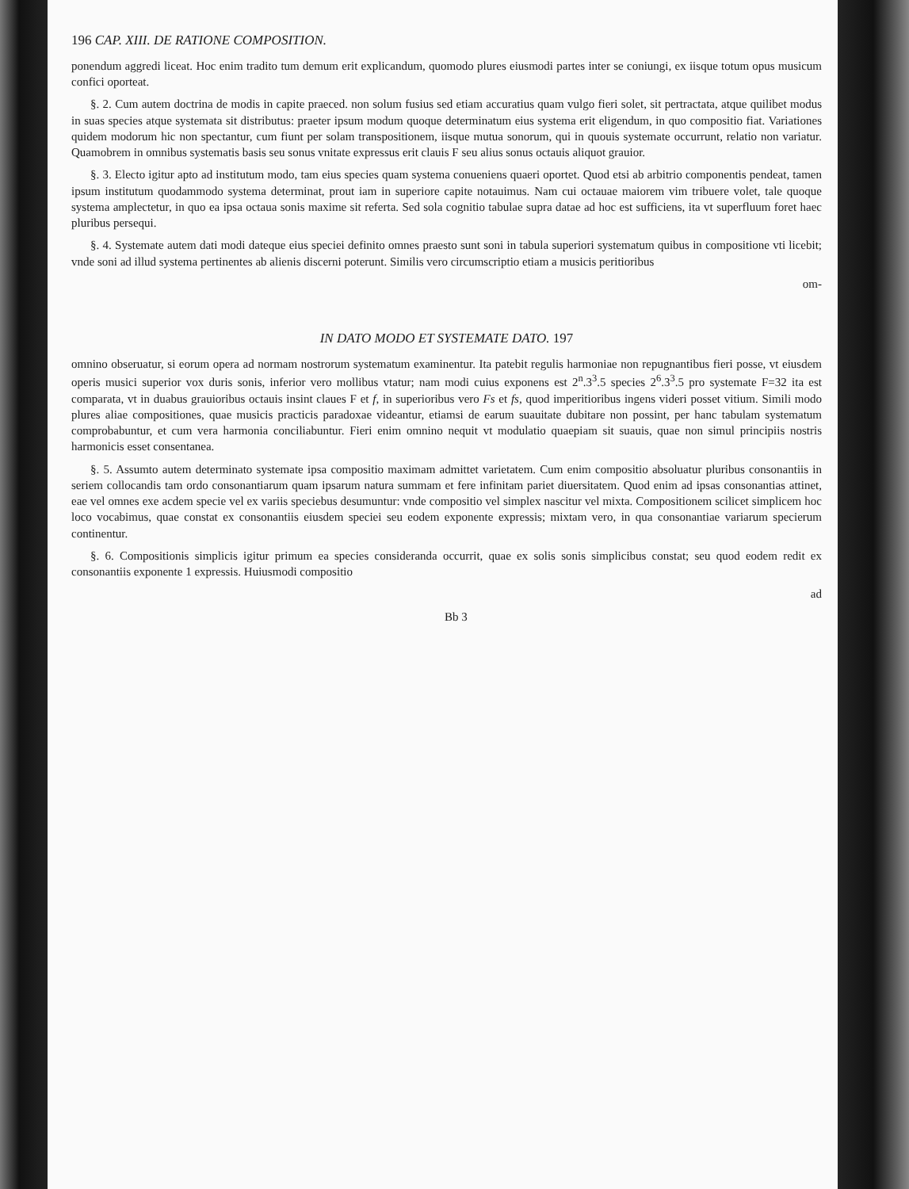196 CAP. XIII. DE RATIONE COMPOSITION.
ponendum aggredi liceat. Hoc enim tradito tum demum erit explicandum, quomodo plures eiusmodi partes inter se coniungi, ex iisque totum opus musicum confici oporteat.
§. 2. Cum autem doctrina de modis in capite praeced. non solum fusius sed etiam accuratius quam vulgo fieri solet, sit pertractata, atque quilibet modus in suas species atque systemata sit distributus: praeter ipsum modum quoque determinatum eius systema erit eligendum, in quo compositio fiat. Variationes quidem modorum hic non spectantur, cum fiunt per solam transpositionem, iisque mutua sonorum, qui in quouis systemate occurrunt, relatio non variatur. Quamobrem in omnibus systematis basis seu sonus vnitate expressus erit clauis F seu alius sonus octauis aliquot grauior.
§. 3. Electo igitur apto ad institutum modo, tam eius species quam systema conueniens quaeri oportet. Quod etsi ab arbitrio componentis pendeat, tamen ipsum institutum quodammodo systema determinat, prout iam in superiore capite notauimus. Nam cui octauae maiorem vim tribuere volet, tale quoque systema amplectetur, in quo ea ipsa octaua sonis maxime sit referta. Sed sola cognitio tabulae supra datae ad hoc est sufficiens, ita vt superfluum foret haec pluribus persequi.
§. 4. Systemate autem dati modi dateque eius speciei definito omnes praesto sunt soni in tabula superiori systematum quibus in compositione vti licebit; vnde soni ad illud systema pertinentes ab alienis discerni poterunt. Similis vero circumscriptio etiam a musicis peritioribus
om-
IN DATO MODO ET SYSTEMATE DATO. 197
omnino obseruatur, si eorum opera ad normam nostrorum systematum examinentur. Ita patebit regulis harmoniae non repugnantibus fieri posse, vt eiusdem operis musici superior vox duris sonis, inferior vero mollibus vtatur; nam modi cuius exponens est 2<sup>n</sup>.3<sup>3</sup>.5 species 2<sup>6</sup>.3<sup>3</sup>.5 pro systemate F=32 ita est comparata, vt in duabus grauioribus octauis insint claues F et f, in superioribus vero Fs et fs, quod imperitioribus ingens videri posset vitium. Simili modo plures aliae compositiones, quae musicis practicis paradoxae videantur, etiamsi de earum suauitate dubitare non possint, per hanc tabulam systematum comprobabuntur, et cum vera harmonia conciliabuntur. Fieri enim omnino nequit vt modulatio quaepiam sit suauis, quae non simul principiis nostris harmonicis esset consentanea.
§. 5. Assumto autem determinato systemate ipsa compositio maximam admittet varietatem. Cum enim compositio absoluatur pluribus consonantiis in seriem collocandis tam ordo consonantiarum quam ipsarum natura summam et fere infinitam pariet diuersitatem. Quod enim ad ipsas consonantias attinet, eae vel omnes exe acdem specie vel ex variis speciebus desumuntur: vnde compositio vel simplex nascitur vel mixta. Compositionem scilicet simplicem hoc loco vocabimus, quae constat ex consonantiis eiusdem speciei seu eodem exponente expressis; mixtam vero, in qua consonantiae variarum specierum continentur.
§. 6. Compositionis simplicis igitur primum ea species consideranda occurrit, quae ex solis sonis simplicibus constat; seu quod eodem redit ex consonantiis exponente 1 expressis. Huiusmodi compositio
ad
Bb 3